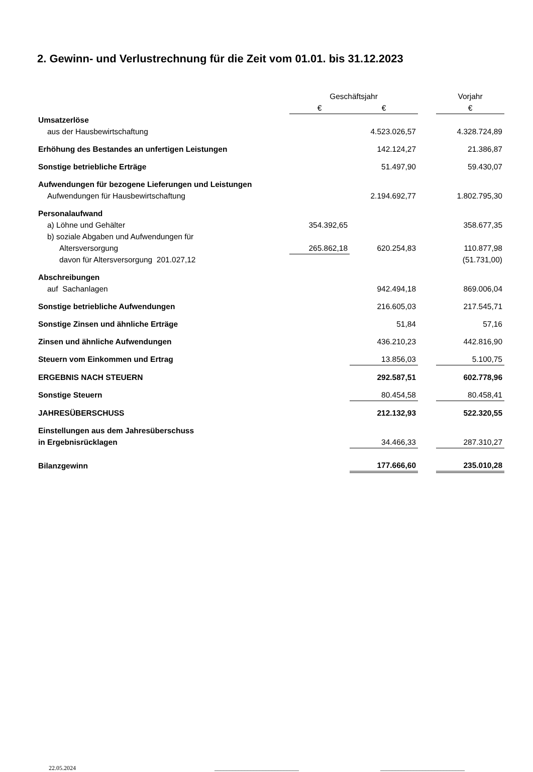2. Gewinn- und Verlustrechnung für die Zeit vom 01.01. bis 31.12.2023
| | Geschäftsjahr | | | Vorjahr |
| --- | --- | --- | --- | --- |
| | € | € | | € |
| Umsatzerlöse | | | | |
| aus der Hausbewirtschaftung | | 4.523.026,57 | | 4.328.724,89 |
| Erhöhung des Bestandes an unfertigen Leistungen | | 142.124,27 | | 21.386,87 |
| Sonstige betriebliche Erträge | | 51.497,90 | | 59.430,07 |
| Aufwendungen für bezogene Lieferungen und Leistungen | | | | |
| Aufwendungen für Hausbewirtschaftung | | 2.194.692,77 | | 1.802.795,30 |
| Personalaufwand | | | | |
| a) Löhne und Gehälter | 354.392,65 | | | 358.677,35 |
| b) soziale Abgaben und Aufwendungen für | | | | |
| Altersversorgung | 265.862,18 | 620.254,83 | | 110.877,98 |
| davon für Altersversorgung 201.027,12 | | | | (51.731,00) |
| Abschreibungen | | | | |
| auf Sachanlagen | | 942.494,18 | | 869.006,04 |
| Sonstige betriebliche Aufwendungen | | 216.605,03 | | 217.545,71 |
| Sonstige Zinsen und ähnliche Erträge | | 51,84 | | 57,16 |
| Zinsen und ähnliche Aufwendungen | | 436.210,23 | | 442.816,90 |
| Steuern vom Einkommen und Ertrag | | 13.856,03 | | 5.100,75 |
| ERGEBNIS NACH STEUERN | | 292.587,51 | | 602.778,96 |
| Sonstige Steuern | | 80.454,58 | | 80.458,41 |
| JAHRESÜBERSCHUSS | | 212.132,93 | | 522.320,55 |
| Einstellungen aus dem Jahresüberschuss | | | | |
| in Ergebnisrücklagen | | 34.466,33 | | 287.310,27 |
| Bilanzgewinn | | 177.666,60 | | 235.010,28 |
22.05.2024 ____________________________ ____________________________